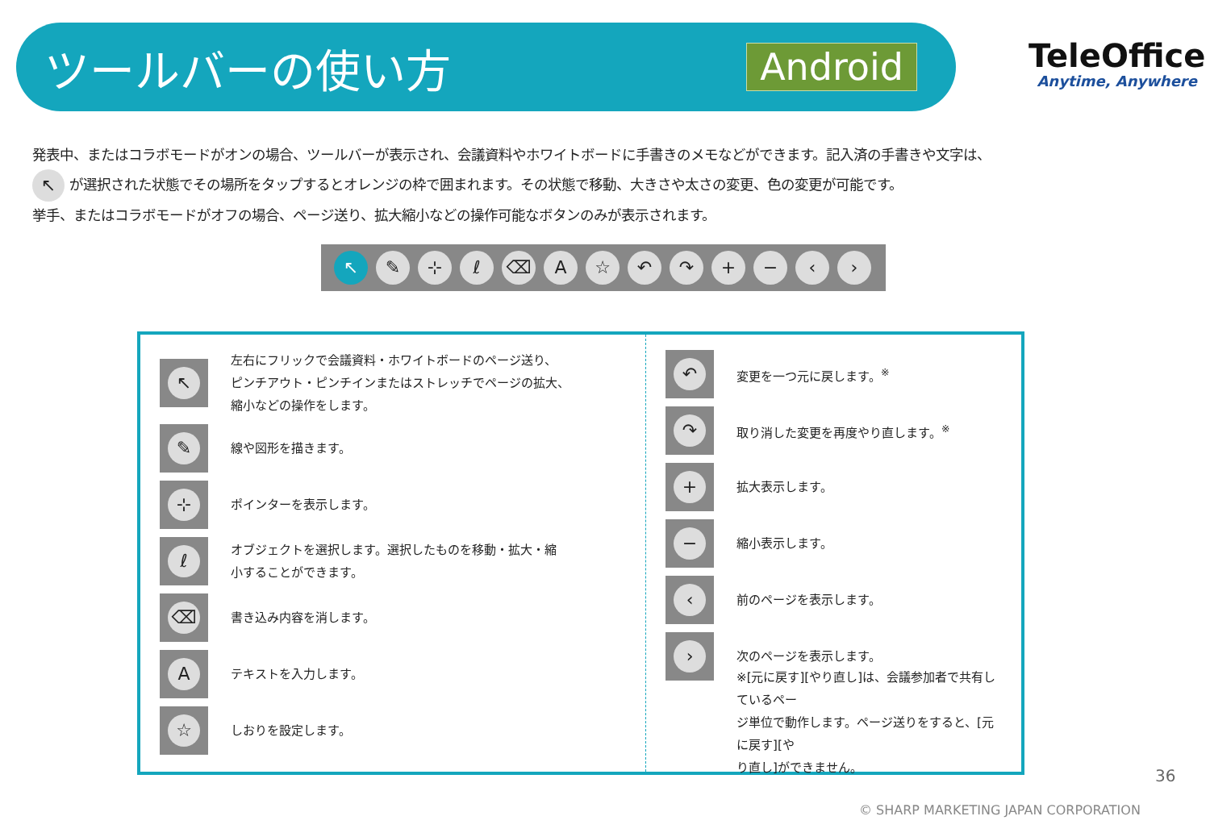ツールバーの使い方
Android
TeleOffice
Anytime, Anywhere
発表中、またはコラボモードがオンの場合、ツールバーが表示され、会議資料やホワイトボードに手書きのメモなどができます。記入済の手書きや文字は、
↖ が選択された状態でその場所をタップするとオレンジの枠で囲まれます。その状態で移動、大きさや太さの変更、色の変更が可能です。
挙手、またはコラボモードがオフの場合、ページ送り、拡大縮小などの操作可能なボタンのみが表示されます。
↖ ✎ ⊹ ℓ ⌫ A ☆ ↶ ↷ + − ‹ ›
↖
左右にフリックで会議資料・ホワイトボードのページ送り、
ピンチアウト・ピンチインまたはストレッチでページの拡大、
縮小などの操作をします。
✎
線や図形を描きます。
⊹
ポインターを表示します。
ℓ
オブジェクトを選択します。選択したものを移動・拡大・縮
小することができます。
⌫
書き込み内容を消します。
A
テキストを入力します。
☆
しおりを設定します。
↶
変更を一つ元に戻します。<sup>※</sup>
↷
取り消した変更を再度やり直します。<sup>※</sup>
+
拡大表示します。
−
縮小表示します。
‹
前のページを表示します。
›
次のページを表示します。
※[元に戻す][やり直し]は、会議参加者で共有しているペー
ジ単位で動作します。ページ送りをすると、[元に戻す][や
り直し]ができません。
36
© SHARP MARKETING JAPAN CORPORATION